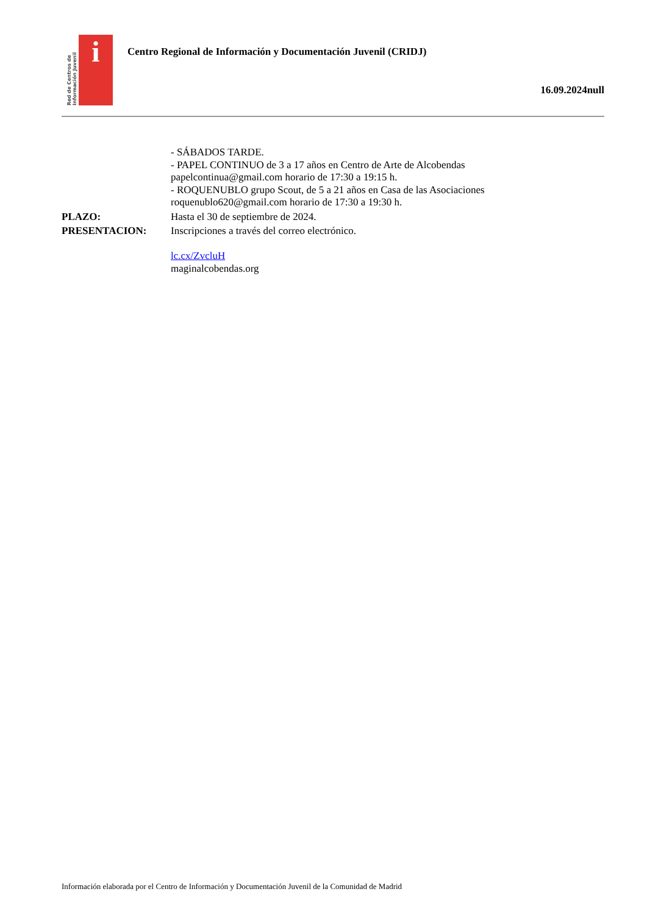Red de Centros de Información Juvenil
i
Centro Regional de Información y Documentación Juvenil (CRIDJ)
16.09.2024null
- SÁBADOS TARDE.
- PAPEL CONTINUO de 3 a 17 años en Centro de Arte de Alcobendas
papelcontinua@gmail.com horario de 17:30 a 19:15 h.
- ROQUENUBLO grupo Scout, de 5 a 21 años en Casa de las Asociaciones
roquenublo620@gmail.com horario de 17:30 a 19:30 h.
PLAZO: Hasta el 30 de septiembre de 2024.
PRESENTACION: Inscripciones a través del correo electrónico.
lc.cx/ZvcluH
maginalcobendas.org
Información elaborada por el Centro de Información y Documentación Juvenil de la Comunidad de Madrid